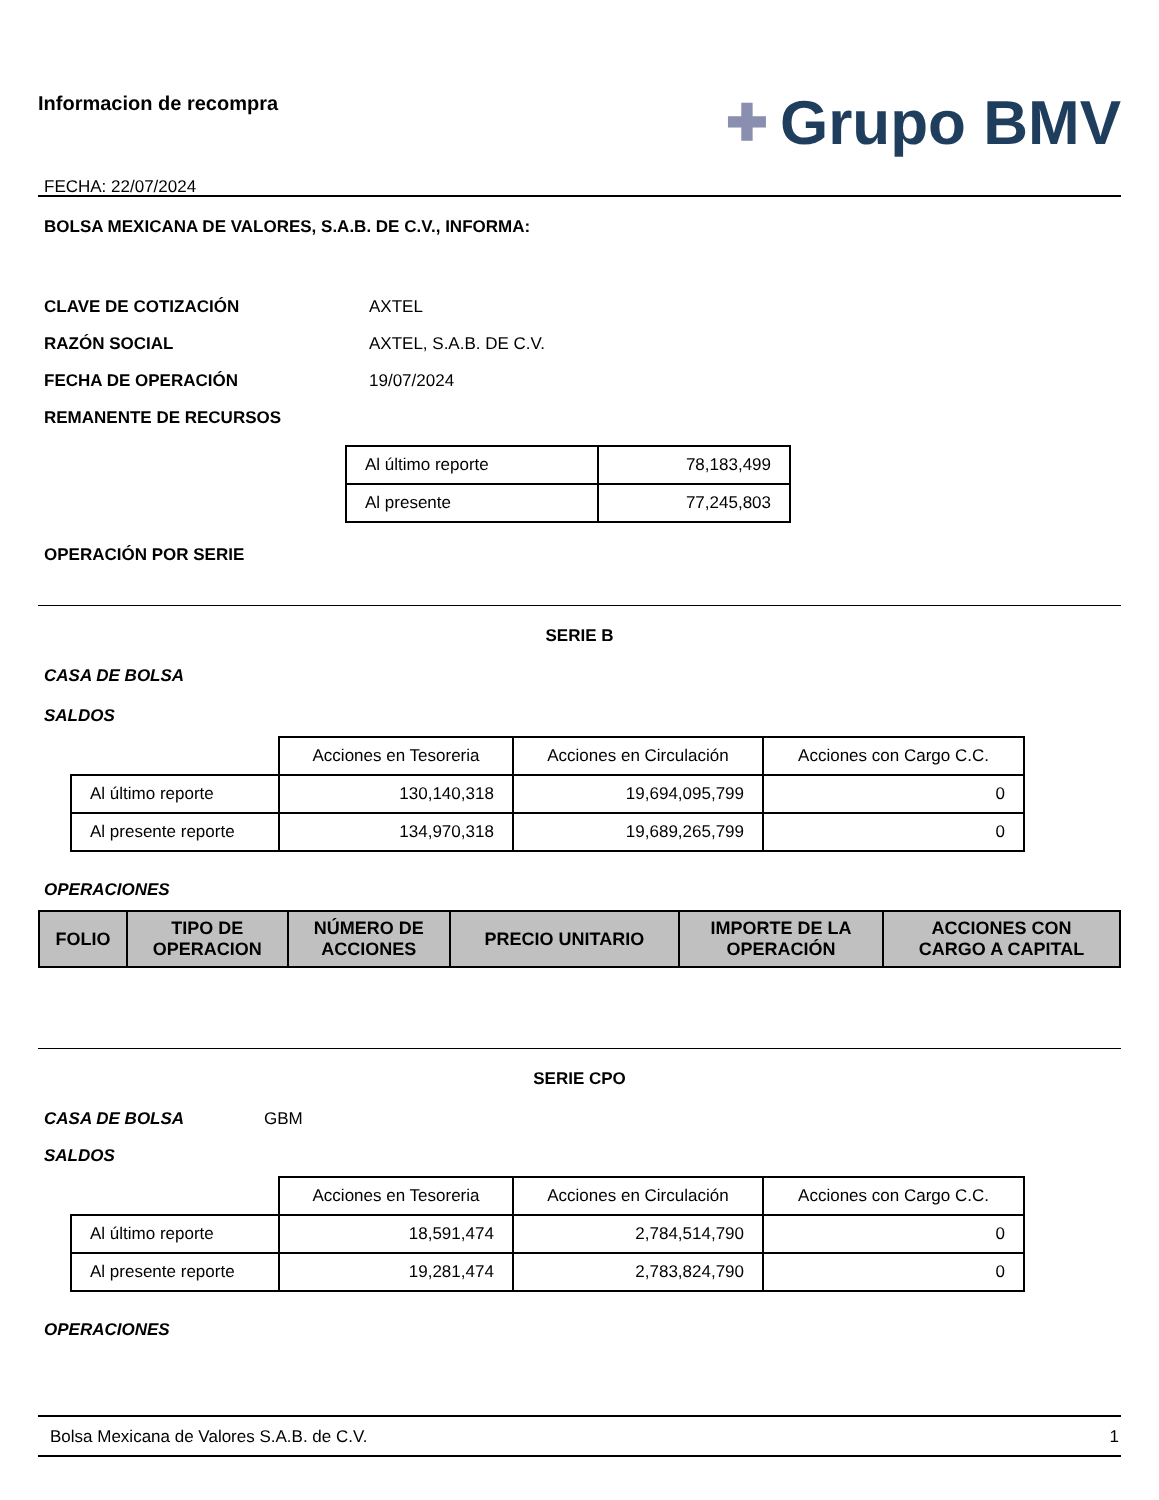Informacion de recompra
FECHA: 22/07/2024
✚ Grupo BMV
BOLSA MEXICANA DE VALORES, S.A.B. DE C.V., INFORMA:
CLAVE DE COTIZACIÓN AXTEL
RAZÓN SOCIAL AXTEL, S.A.B. DE C.V.
FECHA DE OPERACIÓN 19/07/2024
REMANENTE DE RECURSOS
| Al último reporte | 78,183,499 |
| Al presente | 77,245,803 |
OPERACIÓN POR SERIE
SERIE B
CASA DE BOLSA
SALDOS
| | Acciones en Tesoreria | Acciones en Circulación | Acciones con Cargo C.C. |
| Al último reporte | 130,140,318 | 19,694,095,799 | 0 |
| Al presente reporte | 134,970,318 | 19,689,265,799 | 0 |
OPERACIONES
| FOLIO | TIPO DE OPERACION | NÚMERO DE ACCIONES | PRECIO UNITARIO | IMPORTE DE LA OPERACIÓN | ACCIONES CON CARGO A CAPITAL |
| --- | --- | --- | --- | --- | --- |
SERIE CPO
CASA DE BOLSA GBM
SALDOS
| | Acciones en Tesoreria | Acciones en Circulación | Acciones con Cargo C.C. |
| Al último reporte | 18,591,474 | 2,784,514,790 | 0 |
| Al presente reporte | 19,281,474 | 2,783,824,790 | 0 |
OPERACIONES
Bolsa Mexicana de Valores S.A.B. de C.V. 1